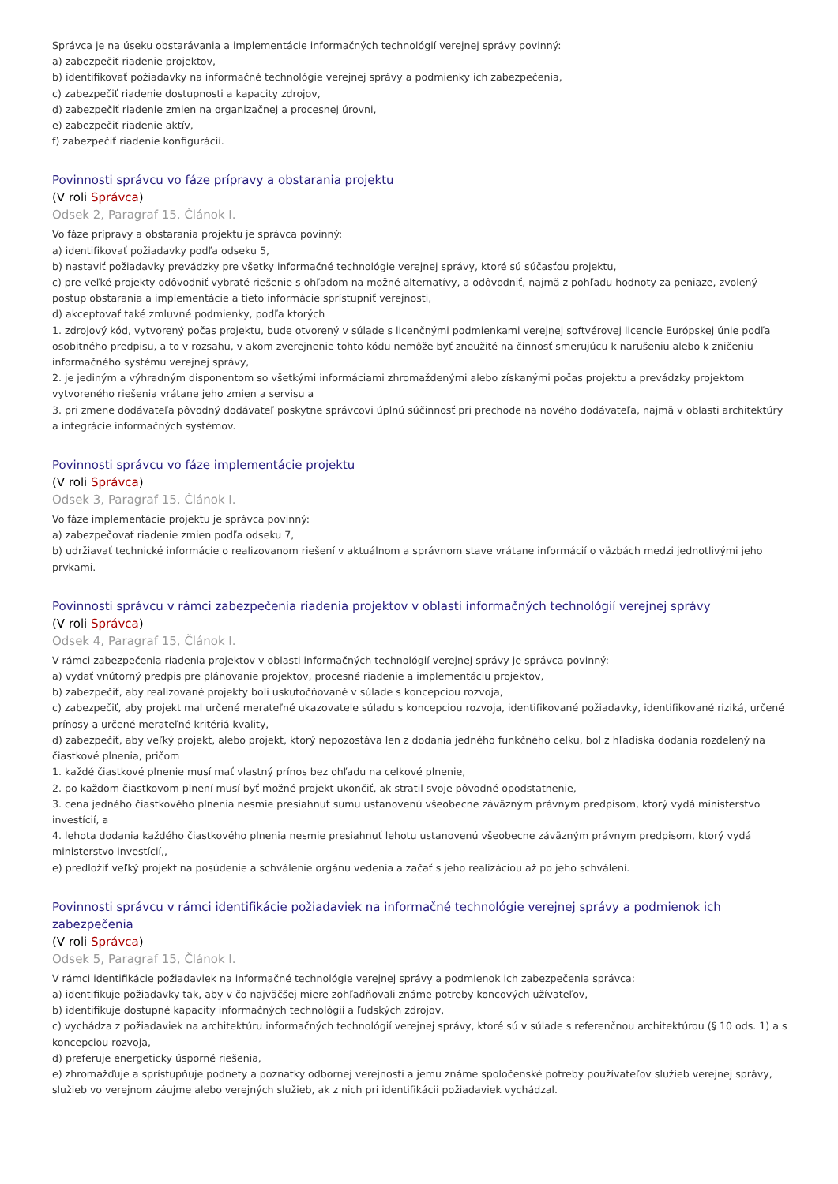Správca je na úseku obstarávania a implementácie informačných technológií verejnej správy povinný:
a) zabezpečiť riadenie projektov,
b) identifikovať požiadavky na informačné technológie verejnej správy a podmienky ich zabezpečenia,
c) zabezpečiť riadenie dostupnosti a kapacity zdrojov,
d) zabezpečiť riadenie zmien na organizačnej a procesnej úrovni,
e) zabezpečiť riadenie aktív,
f) zabezpečiť riadenie konfigurácií.
Povinnosti správcu vo fáze prípravy a obstarania projektu
(V roli Správca)
Odsek 2, Paragraf 15, Článok I.
Vo fáze prípravy a obstarania projektu je správca povinný:
a) identifikovať požiadavky podľa odseku 5,
b) nastaviť požiadavky prevádzky pre všetky informačné technológie verejnej správy, ktoré sú súčasťou projektu,
c) pre veľké projekty odôvodniť vybraté riešenie s ohľadom na možné alternatívy, a odôvodniť, najmä z pohľadu hodnoty za peniaze, zvolený postup obstarania a implementácie a tieto informácie sprístupniť verejnosti,
d) akceptovať také zmluvné podmienky, podľa ktorých
1. zdrojový kód, vytvorený počas projektu, bude otvorený v súlade s licenčnými podmienkami verejnej softvérovej licencie Európskej únie podľa osobitného predpisu, a to v rozsahu, v akom zverejnenie tohto kódu nemôže byť zneužité na činnosť smerujúcu k narušeniu alebo k zničeniu informačného systému verejnej správy,
2. je jediným a výhradným disponentom so všetkými informáciami zhromaždenými alebo získanými počas projektu a prevádzky projektom vytvoreného riešenia vrátane jeho zmien a servisu a
3. pri zmene dodávateľa pôvodný dodávateľ poskytne správcovi úplnú súčinnosť pri prechode na nového dodávateľa, najmä v oblasti architektúry a integrácie informačných systémov.
Povinnosti správcu vo fáze implementácie projektu
(V roli Správca)
Odsek 3, Paragraf 15, Článok I.
Vo fáze implementácie projektu je správca povinný:
a) zabezpečovať riadenie zmien podľa odseku 7,
b) udržiavať technické informácie o realizovanom riešení v aktuálnom a správnom stave vrátane informácií o väzbách medzi jednotlivými jeho prvkami.
Povinnosti správcu v rámci zabezpečenia riadenia projektov v oblasti informačných technológií verejnej správy
(V roli Správca)
Odsek 4, Paragraf 15, Článok I.
V rámci zabezpečenia riadenia projektov v oblasti informačných technológií verejnej správy je správca povinný:
a) vydať vnútorný predpis pre plánovanie projektov, procesné riadenie a implementáciu projektov,
b) zabezpečiť, aby realizované projekty boli uskutočňované v súlade s koncepciou rozvoja,
c) zabezpečiť, aby projekt mal určené merateľné ukazovatele súladu s koncepciou rozvoja, identifikované požiadavky, identifikované riziká, určené prínosy a určené merateľné kritériá kvality,
d) zabezpečiť, aby veľký projekt, alebo projekt, ktorý nepozostáva len z dodania jedného funkčného celku, bol z hľadiska dodania rozdelený na čiastkové plnenia, pričom
1. každé čiastkové plnenie musí mať vlastný prínos bez ohľadu na celkové plnenie,
2. po každom čiastkovom plnení musí byť možné projekt ukončiť, ak stratil svoje pôvodné opodstatnenie,
3. cena jedného čiastkového plnenia nesmie presiahnuť sumu ustanovenú všeobecne záväzným právnym predpisom, ktorý vydá ministerstvo investícií, a
4. lehota dodania každého čiastkového plnenia nesmie presiahnuť lehotu ustanovenú všeobecne záväzným právnym predpisom, ktorý vydá ministerstvo investícií,,
e) predložiť veľký projekt na posúdenie a schválenie orgánu vedenia a začať s jeho realizáciou až po jeho schválení.
Povinnosti správcu v rámci identifikácie požiadaviek na informačné technológie verejnej správy a podmienok ich zabezpečenia
(V roli Správca)
Odsek 5, Paragraf 15, Článok I.
V rámci identifikácie požiadaviek na informačné technológie verejnej správy a podmienok ich zabezpečenia správca:
a) identifikuje požiadavky tak, aby v čo najväčšej miere zohľadňovali známe potreby koncových užívateľov,
b) identifikuje dostupné kapacity informačných technológií a ľudských zdrojov,
c) vychádza z požiadaviek na architektúru informačných technológií verejnej správy, ktoré sú v súlade s referenčnou architektúrou (§ 10 ods. 1) a s koncepciou rozvoja,
d) preferuje energeticky úsporné riešenia,
e) zhromažďuje a sprístupňuje podnety a poznatky odbornej verejnosti a jemu známe spoločenské potreby používateľov služieb verejnej správy, služieb vo verejnom záujme alebo verejných služieb, ak z nich pri identifikácii požiadaviek vychádzal.